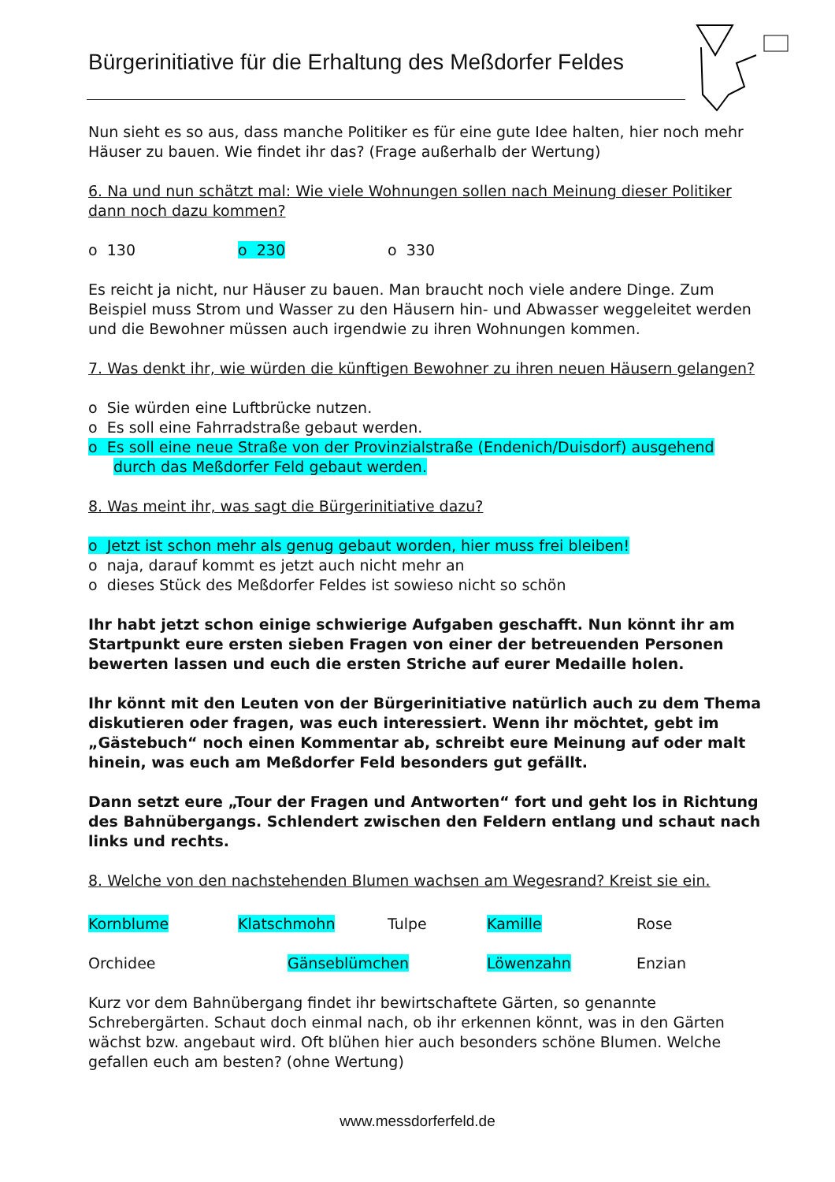Bürgerinitiative für die Erhaltung des Meßdorfer Feldes
Nun sieht es so aus, dass manche Politiker es für eine gute Idee halten, hier noch mehr Häuser zu bauen. Wie findet ihr das? (Frage außerhalb der Wertung)
6. Na und nun schätzt mal: Wie viele Wohnungen sollen nach Meinung dieser Politiker dann noch dazu kommen?
o 130 o 230 o 330
Es reicht ja nicht, nur Häuser zu bauen. Man braucht noch viele andere Dinge. Zum Beispiel muss Strom und Wasser zu den Häusern hin- und Abwasser weggeleitet werden und die Bewohner müssen auch irgendwie zu ihren Wohnungen kommen.
7. Was denkt ihr, wie würden die künftigen Bewohner zu ihren neuen Häusern gelangen?
o Sie würden eine Luftbrücke nutzen.
o Es soll eine Fahrradstraße gebaut werden.
o Es soll eine neue Straße von der Provinzialstraße (Endenich/Duisdorf) ausgehend
durch das Meßdorfer Feld gebaut werden.
8. Was meint ihr, was sagt die Bürgerinitiative dazu?
o Jetzt ist schon mehr als genug gebaut worden, hier muss frei bleiben!
o naja, darauf kommt es jetzt auch nicht mehr an
o dieses Stück des Meßdorfer Feldes ist sowieso nicht so schön
Ihr habt jetzt schon einige schwierige Aufgaben geschafft. Nun könnt ihr am Startpunkt eure ersten sieben Fragen von einer der betreuenden Personen bewerten lassen und euch die ersten Striche auf eurer Medaille holen.
Ihr könnt mit den Leuten von der Bürgerinitiative natürlich auch zu dem Thema diskutieren oder fragen, was euch interessiert. Wenn ihr möchtet, gebt im „Gästebuch“ noch einen Kommentar ab, schreibt eure Meinung auf oder malt hinein, was euch am Meßdorfer Feld besonders gut gefällt.
Dann setzt eure „Tour der Fragen und Antworten“ fort und geht los in Richtung des Bahnübergangs. Schlendert zwischen den Feldern entlang und schaut nach links und rechts.
8. Welche von den nachstehenden Blumen wachsen am Wegesrand? Kreist sie ein.
Kornblume Klatschmohn Tulpe Kamille Rose
Orchidee Gänseblümchen Löwenzahn Enzian
Kurz vor dem Bahnübergang findet ihr bewirtschaftete Gärten, so genannte Schrebergärten. Schaut doch einmal nach, ob ihr erkennen könnt, was in den Gärten wächst bzw. angebaut wird. Oft blühen hier auch besonders schöne Blumen. Welche gefallen euch am besten? (ohne Wertung)
www.messdorferfeld.de